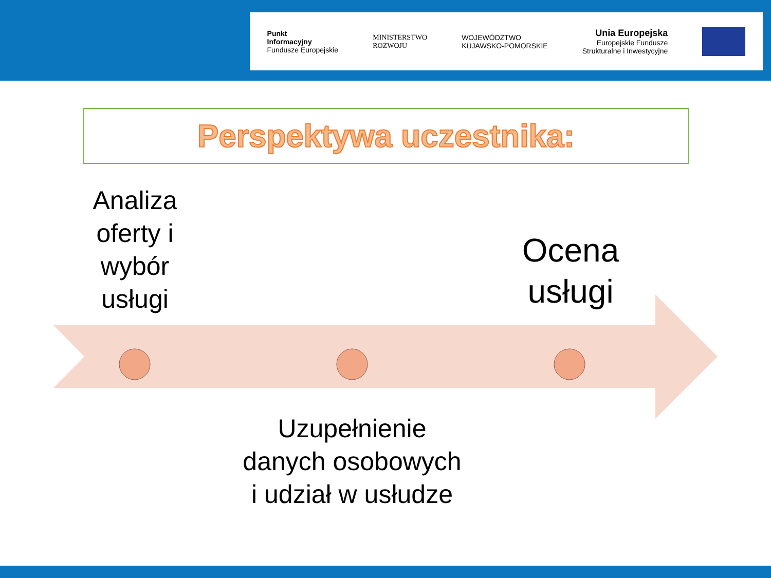Punkt
Informacyjny
Fundusze Europejskie
MINISTERSTWO
ROZWOJU
WOJEWÓDZTWO
KUJAWSKO-POMORSKIE
Unia Europejska
Europejskie Fundusze
Strukturalne i Inwestycyjne
Perspektywa uczestnika:
Analiza oferty i wybór usługi
Ocena usługi
Uzupełnienie danych osobowych i udział w usłudze